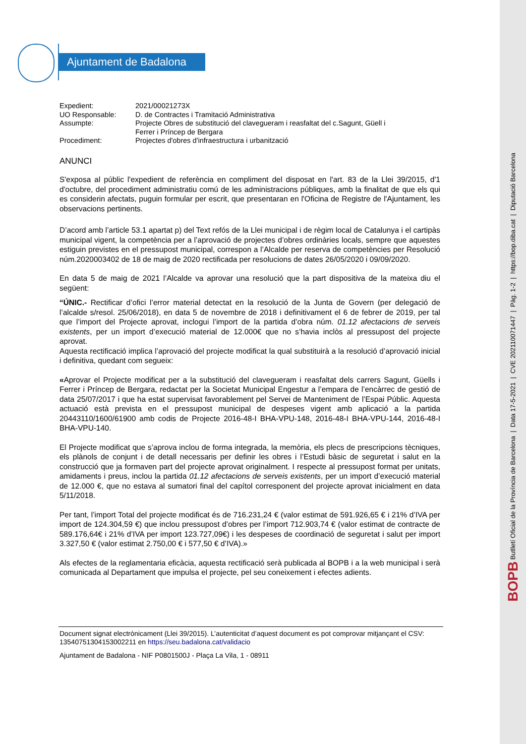Ajuntament de Badalona
| Expedient: | 2021/00021273X |
| UO Responsable: | D. de Contractes i Tramitació Administrativa |
| Assumpte: | Projecte Obres de substitució del clavegueram i reasfaltat del c.Sagunt, Güell i Ferrer i Príncep de Bergara |
| Procediment: | Projectes d'obres d'infraestructura i urbanització |
ANUNCI
S'exposa al públic l'expedient de referència en compliment del disposat en l'art. 83 de la Llei 39/2015, d'1 d'octubre, del procediment administratiu comú de les administracions públiques, amb la finalitat de que els qui es considerin afectats, puguin formular per escrit, que presentaran en l'Oficina de Registre de l'Ajuntament, les observacions pertinents.
D’acord amb l’article 53.1 apartat p) del Text refós de la Llei municipal i de règim local de Catalunya i el cartipàs municipal vigent, la competència per a l’aprovació de projectes d’obres ordinàries locals, sempre que aquestes estiguin previstes en el pressupost municipal, correspon a l’Alcalde per reserva de competències per Resolució núm.2020003402 de 18 de maig de 2020 rectificada per resolucions de dates 26/05/2020 i 09/09/2020.
En data 5 de maig de 2021 l’Alcalde va aprovar una resolució que la part dispositiva de la mateixa diu el següent:
“ÚNIC.- Rectificar d’ofici l’error material detectat en la resolució de la Junta de Govern (per delegació de l’alcalde s/resol. 25/06/2018), en data 5 de novembre de 2018 i definitivament el 6 de febrer de 2019, per tal que l’import del Projecte aprovat, inclogui l’import de la partida d’obra núm. 01.12 afectacions de serveis existents, per un import d’execució material de 12.000€ que no s’havia inclòs al pressupost del projecte aprovat.
Aquesta rectificació implica l’aprovació del projecte modificat la qual substituirà a la resolució d’aprovació inicial i definitiva, quedant com segueix:
«Aprovar el Projecte modificat per a la substitució del clavegueram i reasfaltat dels carrers Sagunt, Güells i Ferrer i Príncep de Bergara, redactat per la Societat Municipal Engestur a l’empara de l’encàrrec de gestió de data 25/07/2017 i que ha estat supervisat favorablement pel Servei de Manteniment de l’Espai Públic. Aquesta actuació està prevista en el pressupost municipal de despeses vigent amb aplicació a la partida 20443110/1600/61900 amb codis de Projecte 2016-48-I BHA-VPU-148, 2016-48-I BHA-VPU-144, 2016-48-I BHA-VPU-140.
El Projecte modificat que s’aprova inclou de forma integrada, la memòria, els plecs de prescripcions tècniques, els plànols de conjunt i de detall necessaris per definir les obres i l’Estudi bàsic de seguretat i salut en la construcció que ja formaven part del projecte aprovat originalment. I respecte al pressupost format per unitats, amidaments i preus, inclou la partida 01.12 afectacions de serveis existents, per un import d’execució material de 12.000 €, que no estava al sumatori final del capítol corresponent del projecte aprovat inicialment en data 5/11/2018.
Per tant, l’import Total del projecte modificat és de 716.231,24 € (valor estimat de 591.926,65 € i 21% d’IVA per import de 124.304,59 €) que inclou pressupost d’obres per l’import 712.903,74 € (valor estimat de contracte de 589.176,64€ i 21% d’IVA per import 123.727,09€) i les despeses de coordinació de seguretat i salut per import 3.327,50 € (valor estimat 2.750,00 € i 577,50 € d’IVA).»
Als efectes de la reglamentaria eficàcia, aquesta rectificació serà publicada al BOPB i a la web municipal i serà comunicada al Departament que impulsa el projecte, pel seu coneixement i efectes adients.
Document signat electrònicament (Llei 39/2015). L’autenticitat d’aquest document es pot comprovar mitjançant el CSV: 13540751304153002211 en https://seu.badalona.cat/validacio
Ajuntament de Badalona - NIF P0801500J - Plaça La Vila, 1 - 08911
BOPB Butlletí Oficial de la Província de Barcelona | Data 17-5-2021 | CVE 202110071447 | Pàg. 1-2 | https://bop.diba.cat | Diputació Barcelona